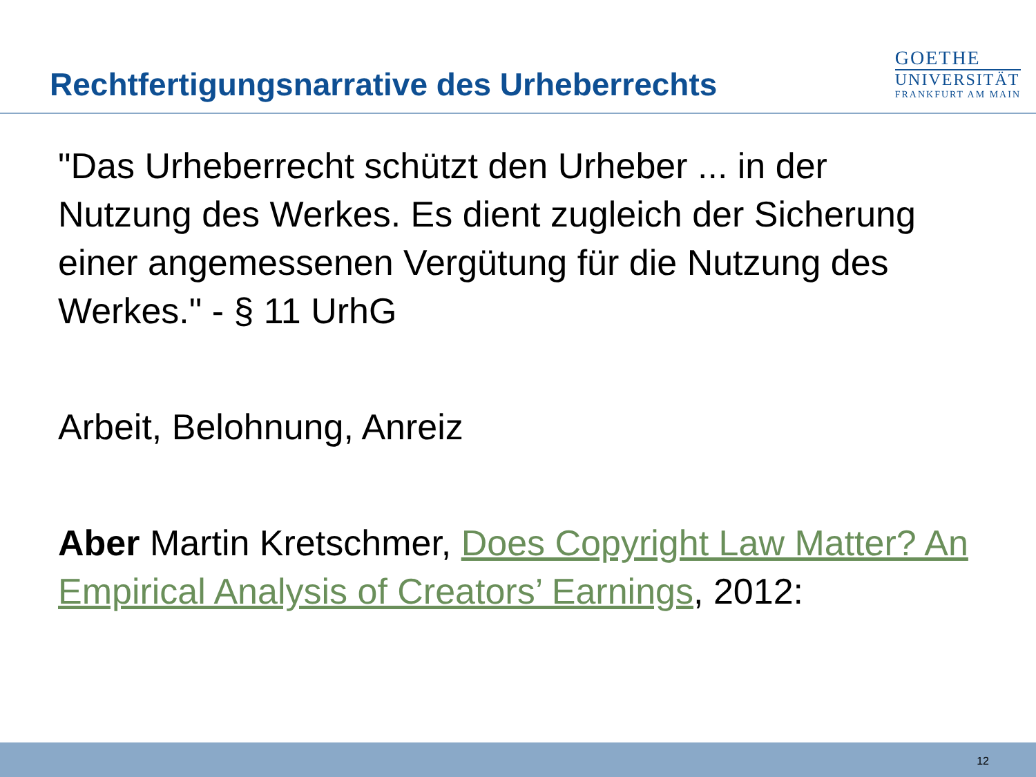Rechtfertigungsnarrative des Urheberrechts
GOETHE
UNIVERSITÄT
FRANKFURT AM MAIN
"Das Urheberrecht schützt den Urheber ... in der Nutzung des Werkes. Es dient zugleich der Sicherung einer angemessenen Vergütung für die Nutzung des Werkes." - § 11 UrhG
Arbeit, Belohnung, Anreiz
Aber Martin Kretschmer, Does Copyright Law Matter? An Empirical Analysis of Creators’ Earnings, 2012:
12